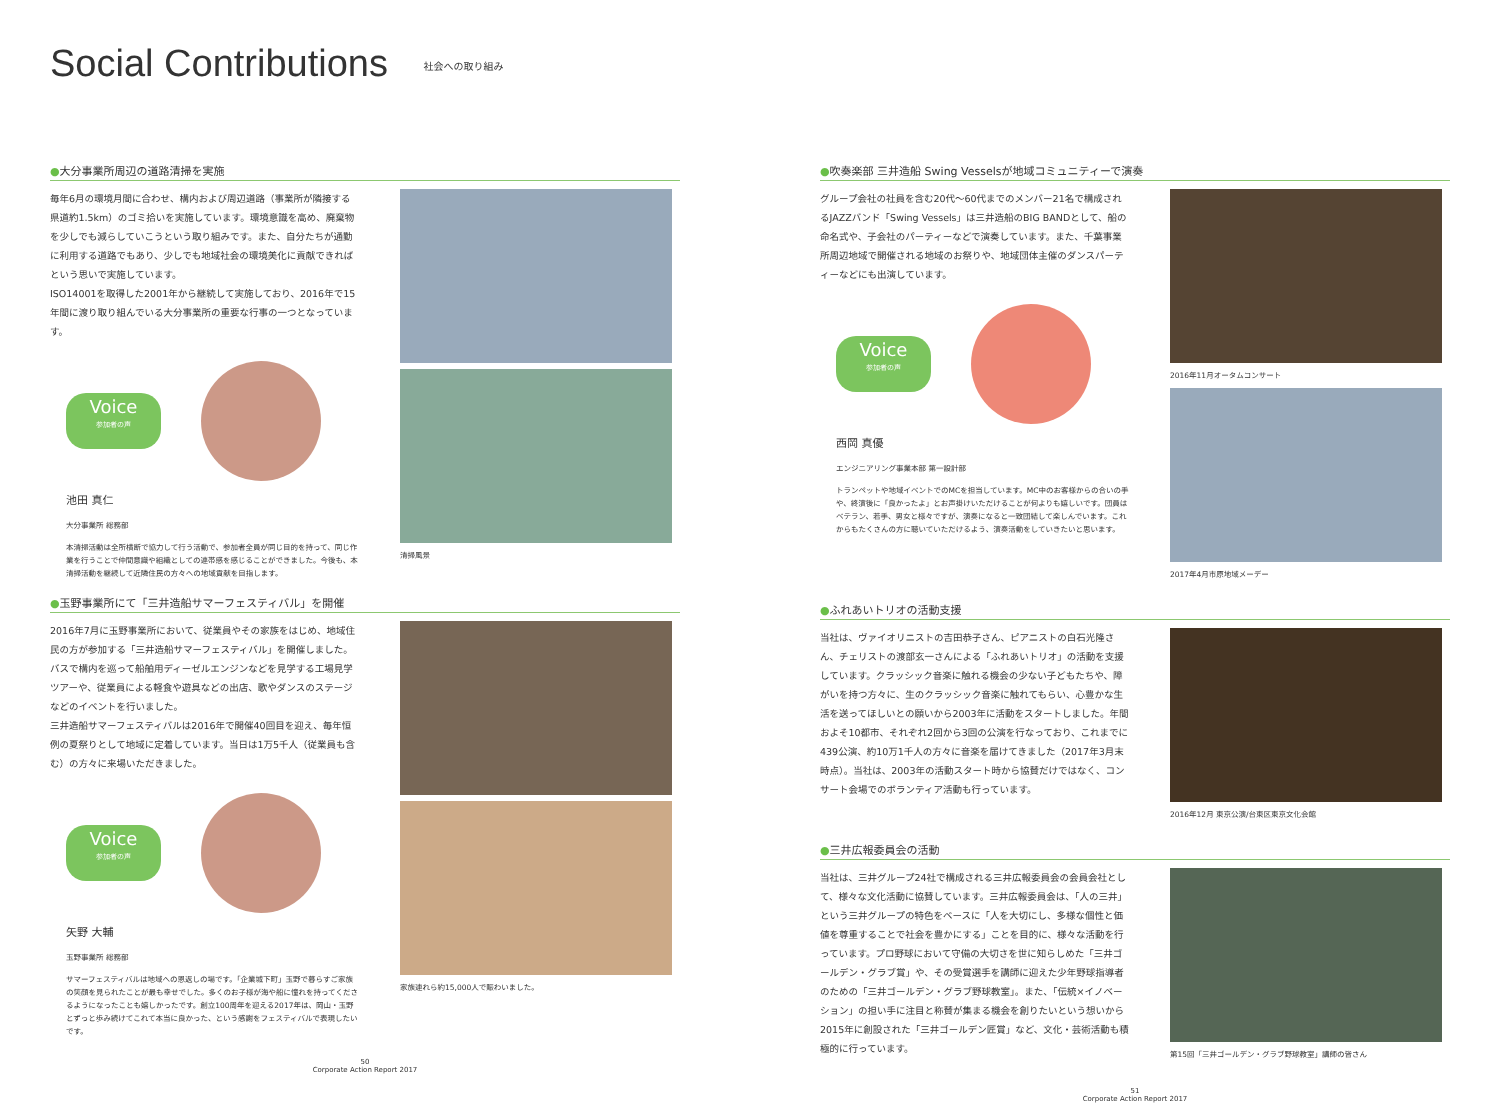Social Contributions 社会への取り組み
●大分事業所周辺の道路清掃を実施
毎年6月の環境月間に合わせ、構内および周辺道路（事業所が隣接する県道約1.5km）のゴミ拾いを実施しています。環境意識を高め、廃棄物を少しでも減らしていこうという取り組みです。また、自分たちが通勤に利用する道路でもあり、少しでも地域社会の環境美化に貢献できればという思いで実施しています。
ISO14001を取得した2001年から継続して実施しており、2016年で15年間に渡り取り組んでいる大分事業所の重要な行事の一つとなっています。
Voice
参加者の声
池田 真仁
大分事業所 総務部
本清掃活動は全所横断で協力して行う活動で、参加者全員が同じ目的を持って、同じ作業を行うことで仲間意識や組織としての連帯感を感じることができました。今後も、本清掃活動を継続して近隣住民の方々への地域貢献を目指します。
清掃風景
●玉野事業所にて「三井造船サマーフェスティバル」を開催
2016年7月に玉野事業所において、従業員やその家族をはじめ、地域住民の方が参加する「三井造船サマーフェスティバル」を開催しました。バスで構内を巡って船舶用ディーゼルエンジンなどを見学する工場見学ツアーや、従業員による軽食や遊具などの出店、歌やダンスのステージなどのイベントを行いました。
三井造船サマーフェスティバルは2016年で開催40回目を迎え、毎年恒例の夏祭りとして地域に定着しています。当日は1万5千人（従業員も含む）の方々に来場いただきました。
Voice
参加者の声
矢野 大輔
玉野事業所 総務部
サマーフェスティバルは地域への恩返しの場です。「企業城下町」玉野で暮らすご家族の笑顔を見られたことが最も幸せでした。多くのお子様が海や船に憧れを持ってくださるようになったことも嬉しかったです。創立100周年を迎える2017年は、岡山・玉野とずっと歩み続けてこれて本当に良かった、という感謝をフェスティバルで表現したいです。
家族連れら約15,000人で賑わいました。
50
Corporate Action Report 2017
●吹奏楽部 三井造船 Swing Vesselsが地域コミュニティーで演奏
グループ会社の社員を含む20代〜60代までのメンバー21名で構成されるJAZZバンド「Swing Vessels」は三井造船のBIG BANDとして、船の命名式や、子会社のパーティーなどで演奏しています。また、千葉事業所周辺地域で開催される地域のお祭りや、地域団体主催のダンスパーティーなどにも出演しています。
Voice
参加者の声
西岡 真優
エンジニアリング事業本部 第一設計部
トランペットや地域イベントでのMCを担当しています。MC中のお客様からの合いの手や、終演後に「良かったよ」とお声掛けいただけることが何よりも嬉しいです。団員はベテラン、若手、男女と様々ですが、演奏になると一致団結して楽しんでいます。これからもたくさんの方に聴いていただけるよう、演奏活動をしていきたいと思います。
2016年11月オータムコンサート
2017年4月市原地域メーデー
●ふれあいトリオの活動支援
当社は、ヴァイオリニストの吉田恭子さん、ピアニストの白石光隆さん、チェリストの渡部玄一さんによる「ふれあいトリオ」の活動を支援しています。クラッシック音楽に触れる機会の少ない子どもたちや、障がいを持つ方々に、生のクラッシック音楽に触れてもらい、心豊かな生活を送ってほしいとの願いから2003年に活動をスタートしました。年間およそ10都市、それぞれ2回から3回の公演を行なっており、これまでに439公演、約10万1千人の方々に音楽を届けてきました（2017年3月末時点）。当社は、2003年の活動スタート時から協賛だけではなく、コンサート会場でのボランティア活動も行っています。
2016年12月 東京公演/台東区東京文化会館
●三井広報委員会の活動
当社は、三井グループ24社で構成される三井広報委員会の会員会社として、様々な文化活動に協賛しています。三井広報委員会は、「人の三井」という三井グループの特色をベースに「人を大切にし、多様な個性と価値を尊重することで社会を豊かにする」ことを目的に、様々な活動を行っています。プロ野球において守備の大切さを世に知らしめた「三井ゴールデン・グラブ賞」や、その受賞選手を講師に迎えた少年野球指導者のための「三井ゴールデン・グラブ野球教室」。また、「伝統×イノベーション」の担い手に注目と称賛が集まる機会を創りたいという想いから2015年に創設された「三井ゴールデン匠賞」など、文化・芸術活動も積極的に行っています。
第15回「三井ゴールデン・グラブ野球教室」講師の皆さん
51
Corporate Action Report 2017